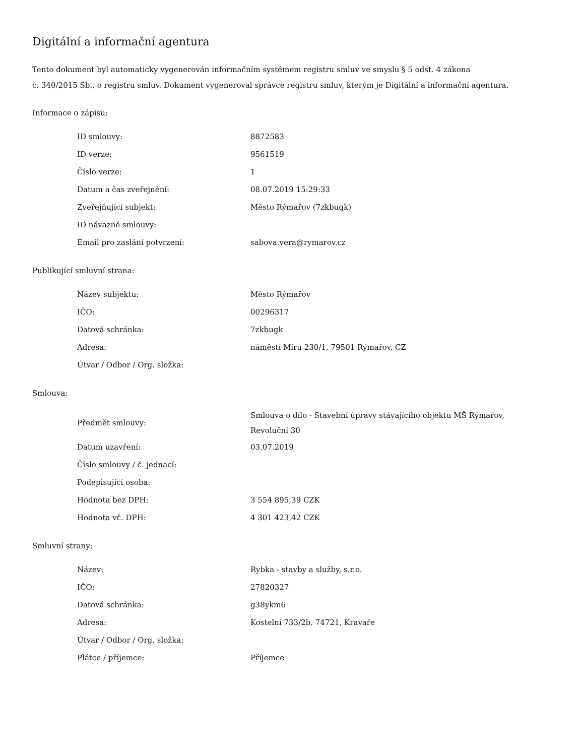Digitální a informační agentura
Tento dokument byl automaticky vygenerován informačním systémem registru smluv ve smyslu § 5 odst. 4 zákona
č. 340/2015 Sb., o registru smluv. Dokument vygeneroval správce registru smluv, kterým je Digitální a informační agentura.
Informace o zápisu:
| ID smlouvy: | 8872583 |
| ID verze: | 9561519 |
| Číslo verze: | 1 |
| Datum a čas zveřejnění: | 08.07.2019 15:29:33 |
| Zveřejňující subjekt: | Město Rýmařov (7zkbugk) |
| ID návazné smlouvy: | |
| Email pro zaslání potvrzení: | sabova.vera@rymarov.cz |
Publikující smluvní strana:
| Název subjektu: | Město Rýmařov |
| IČO: | 00296317 |
| Datová schránka: | 7zkbugk |
| Adresa: | náměstí Míru 230/1, 79501 Rýmařov, CZ |
| Útvar / Odbor / Org. složka: | |
Smlouva:
| Předmět smlouvy: | Smlouva o dílo - Stavební úpravy stávajícího objektu MŠ Rýmařov, Revoluční 30 |
| Datum uzavření: | 03.07.2019 |
| Číslo smlouvy / č. jednací: | |
| Podepisující osoba: | |
| Hodnota bez DPH: | 3 554 895,39 CZK |
| Hodnota vč. DPH: | 4 301 423,42 CZK |
Smluvní strany:
| Název: | Rybka - stavby a služby, s.r.o. |
| IČO: | 27820327 |
| Datová schránka: | g38ykm6 |
| Adresa: | Kostelní 733/2b, 74721, Kravaře |
| Útvar / Odbor / Org. složka: | |
| Plátce / příjemce: | Příjemce |